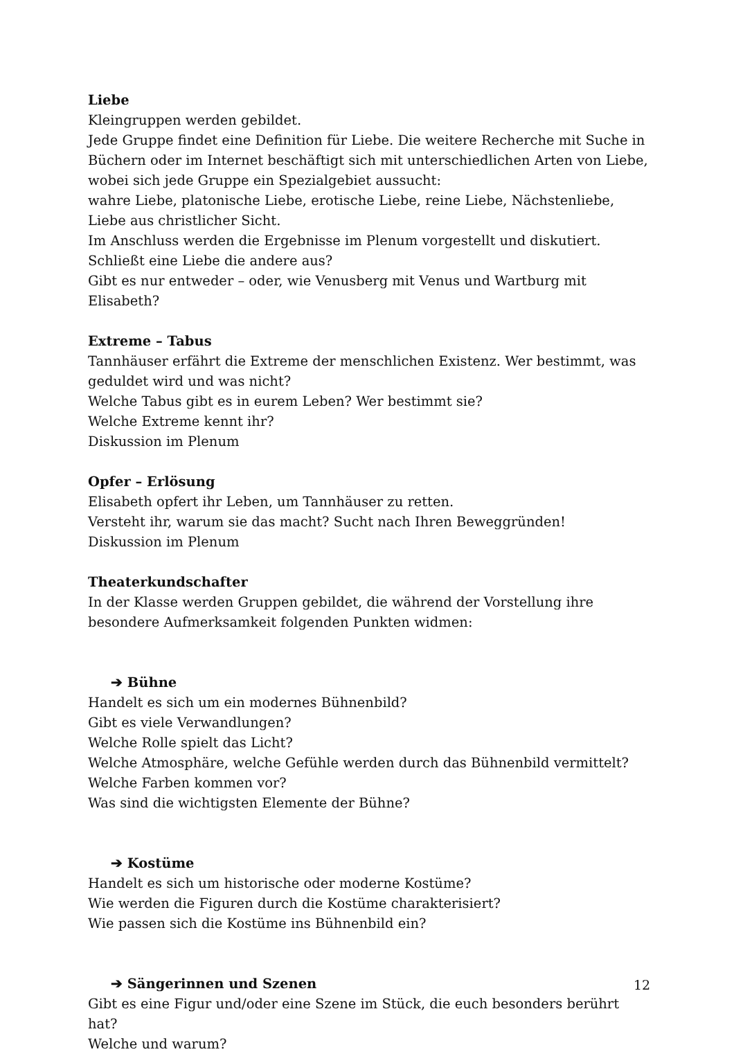Liebe
Kleingruppen werden gebildet.
Jede Gruppe findet eine Definition für Liebe. Die weitere Recherche mit Suche in Büchern oder im Internet beschäftigt sich mit unterschiedlichen Arten von Liebe, wobei sich jede Gruppe ein Spezialgebiet aussucht:
wahre Liebe, platonische Liebe, erotische Liebe, reine Liebe, Nächstenliebe, Liebe aus christlicher Sicht.
Im Anschluss werden die Ergebnisse im Plenum vorgestellt und diskutiert. Schließt eine Liebe die andere aus?
Gibt es nur entweder – oder, wie Venusberg mit Venus und Wartburg mit Elisabeth?
Extreme – Tabus
Tannhäuser erfährt die Extreme der menschlichen Existenz. Wer bestimmt, was geduldet wird und was nicht?
Welche Tabus gibt es in eurem Leben? Wer bestimmt sie?
Welche Extreme kennt ihr?
Diskussion im Plenum
Opfer – Erlösung
Elisabeth opfert ihr Leben, um Tannhäuser zu retten.
Versteht ihr, warum sie das macht? Sucht nach Ihren Beweggründen!
Diskussion im Plenum
Theaterkundschafter
In der Klasse werden Gruppen gebildet, die während der Vorstellung ihre besondere Aufmerksamkeit folgenden Punkten widmen:
➔ Bühne
Handelt es sich um ein modernes Bühnenbild?
Gibt es viele Verwandlungen?
Welche Rolle spielt das Licht?
Welche Atmosphäre, welche Gefühle werden durch das Bühnenbild vermittelt?
Welche Farben kommen vor?
Was sind die wichtigsten Elemente der Bühne?
➔ Kostüme
Handelt es sich um historische oder moderne Kostüme?
Wie werden die Figuren durch die Kostüme charakterisiert?
Wie passen sich die Kostüme ins Bühnenbild ein?
➔ Sängerinnen und Szenen
Gibt es eine Figur und/oder eine Szene im Stück, die euch besonders berührt hat?
Welche und warum?
12